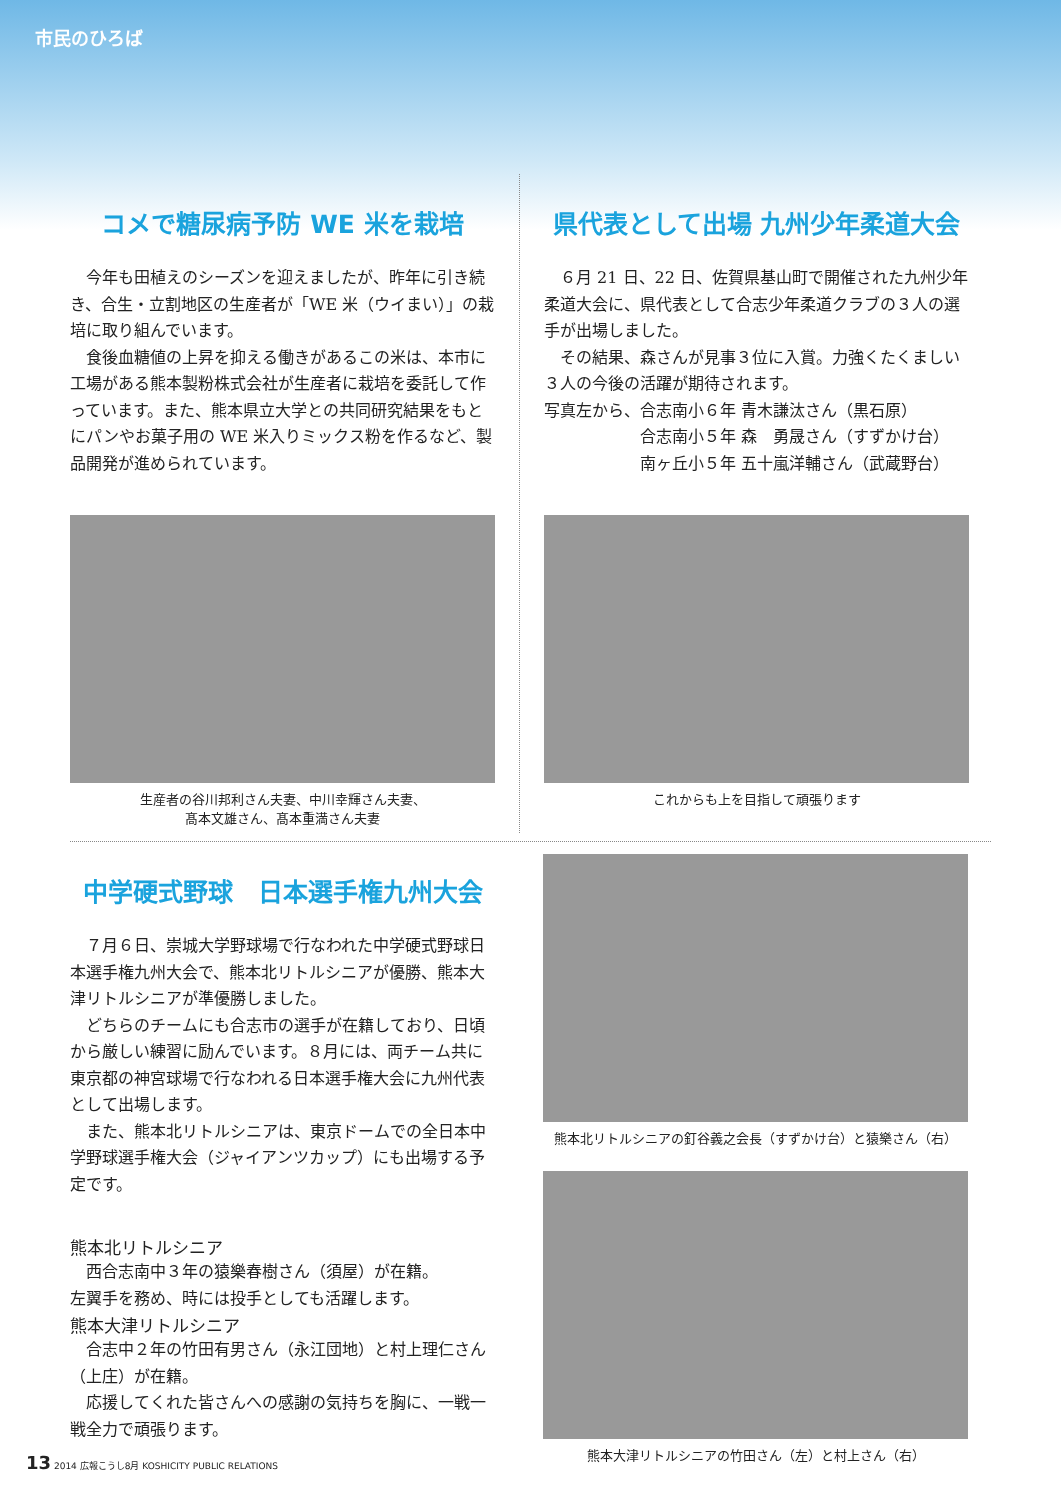市民のひろば
コメで糖尿病予防 WE 米を栽培
今年も田植えのシーズンを迎えましたが、昨年に引き続き、合生・立割地区の生産者が「WE 米（ウイまい）」の栽培に取り組んでいます。
食後血糖値の上昇を抑える働きがあるこの米は、本市に工場がある熊本製粉株式会社が生産者に栽培を委託して作っています。また、熊本県立大学との共同研究結果をもとにパンやお菓子用の WE 米入りミックス粉を作るなど、製品開発が進められています。
生産者の谷川邦利さん夫妻、中川幸輝さん夫妻、
髙本文雄さん、髙本重満さん夫妻
県代表として出場 九州少年柔道大会
６月 21 日、22 日、佐賀県基山町で開催された九州少年柔道大会に、県代表として合志少年柔道クラブの３人の選手が出場しました。
その結果、森さんが見事３位に入賞。力強くたくましい３人の今後の活躍が期待されます。
写真左から、合志南小６年 青木謙汰さん（黒石原）
　　　　　　合志南小５年 森　勇晟さん（すずかけ台）
　　　　　　南ヶ丘小５年 五十嵐洋輔さん（武蔵野台）
これからも上を目指して頑張ります
中学硬式野球　日本選手権九州大会
７月６日、崇城大学野球場で行なわれた中学硬式野球日本選手権九州大会で、熊本北リトルシニアが優勝、熊本大津リトルシニアが準優勝しました。
どちらのチームにも合志市の選手が在籍しており、日頃から厳しい練習に励んでいます。８月には、両チーム共に東京都の神宮球場で行なわれる日本選手権大会に九州代表として出場します。
また、熊本北リトルシニアは、東京ドームでの全日本中学野球選手権大会（ジャイアンツカップ）にも出場する予定です。
熊本北リトルシニア
西合志南中３年の猿樂春樹さん（須屋）が在籍。
左翼手を務め、時には投手としても活躍します。
熊本大津リトルシニア
合志中２年の竹田有男さん（永江団地）と村上理仁さん（上庄）が在籍。
応援してくれた皆さんへの感謝の気持ちを胸に、一戦一戦全力で頑張ります。
熊本北リトルシニアの釘谷義之会長（すずかけ台）と猿樂さん（右）
熊本大津リトルシニアの竹田さん（左）と村上さん（右）
13 2014 広報こうし8月 KOSHICITY PUBLIC RELATIONS